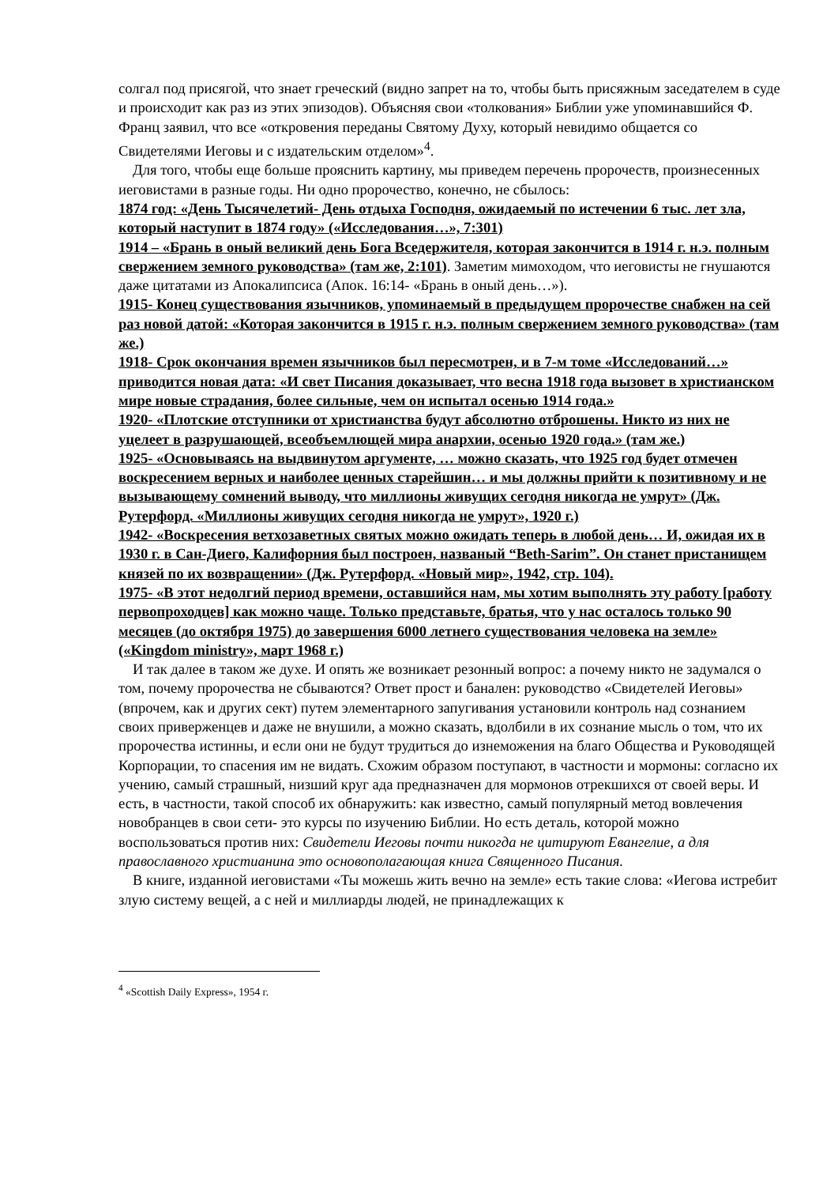солгал под присягой, что знает греческий (видно запрет на то, чтобы быть присяжным заседателем в суде и происходит как раз из этих эпизодов). Объясняя свои «толкования» Библии уже упоминавшийся Ф. Франц заявил, что все «откровения переданы Святому Духу, который невидимо общается со Свидетелями Иеговы и с издательским отделом»<sup>4</sup>.
Для того, чтобы еще больше прояснить картину, мы приведем перечень пророчеств, произнесенных иеговистами в разные годы. Ни одно пророчество, конечно, не сбылось:
1874 год: «День Тысячелетий- День отдыха Господня, ожидаемый по истечении 6 тыс. лет зла, который наступит в 1874 году» («Исследования…», 7:301)
1914 – «Брань в оный великий день Бога Вседержителя, которая закончится в 1914 г. н.э. полным свержением земного руководства» (там же, 2:101). Заметим мимоходом, что иеговисты не гнушаются даже цитатами из Апокалипсиса (Апок. 16:14- «Брань в оный день…»).
1915- Конец существования язычников, упоминаемый в предыдущем пророчестве снабжен на сей раз новой датой: «Которая закончится в 1915 г. н.э. полным свержением земного руководства» (там же.)
1918- Срок окончания времен язычников был пересмотрен, и в 7-м томе «Исследований…» приводится новая дата: «И свет Писания доказывает, что весна 1918 года вызовет в христианском мире новые страдания, более сильные, чем он испытал осенью 1914 года.»
1920- «Плотские отступники от христианства будут абсолютно отброшены. Никто из них не уцелеет в разрушающей, всеобъемлющей мира анархии, осенью 1920 года.» (там же.)
1925- «Основываясь на выдвинутом аргументе, … можно сказать, что 1925 год будет отмечен воскресением верных и наиболее ценных старейшин… и мы должны прийти к позитивному и не вызывающему сомнений выводу, что миллионы живущих сегодня никогда не умрут» (Дж. Рутерфорд. «Миллионы живущих сегодня никогда не умрут», 1920 г.)
1942- «Воскресения ветхозаветных святых можно ожидать теперь в любой день… И, ожидая их в 1930 г. в Сан-Диего, Калифорния был построен, названый “Beth-Sarim”. Он станет пристанищем князей по их возвращении» (Дж. Рутерфорд. «Новый мир», 1942, стр. 104).
1975- «В этот недолгий период времени, оставшийся нам, мы хотим выполнять эту работу [работу первопроходцев] как можно чаще. Только представьте, братья, что у нас осталось только 90 месяцев (до октября 1975) до завершения 6000 летнего существования человека на земле» («Kingdom ministry», март 1968 г.)
И так далее в таком же духе. И опять же возникает резонный вопрос: а почему никто не задумался о том, почему пророчества не сбываются? Ответ прост и банален: руководство «Свидетелей Иеговы» (впрочем, как и других сект) путем элементарного запугивания установили контроль над сознанием своих приверженцев и даже не внушили, а можно сказать, вдолбили в их сознание мысль о том, что их пророчества истинны, и если они не будут трудиться до изнеможения на благо Общества и Руководящей Корпорации, то спасения им не видать. Схожим образом поступают, в частности и мормоны: согласно их учению, самый страшный, низший круг ада предназначен для мормонов отрекшихся от своей веры. И есть, в частности, такой способ их обнаружить: как известно, самый популярный метод вовлечения новобранцев в свои сети- это курсы по изучению Библии. Но есть деталь, которой можно воспользоваться против них: Свидетели Иеговы почти никогда не цитируют Евангелие, а для православного христианина это основополагающая книга Священного Писания.
В книге, изданной иеговистами «Ты можешь жить вечно на земле» есть такие слова: «Иегова истребит злую систему вещей, а с ней и миллиарды людей, не принадлежащих к
<sup>4</sup> «Scottish Daily Express», 1954 г.